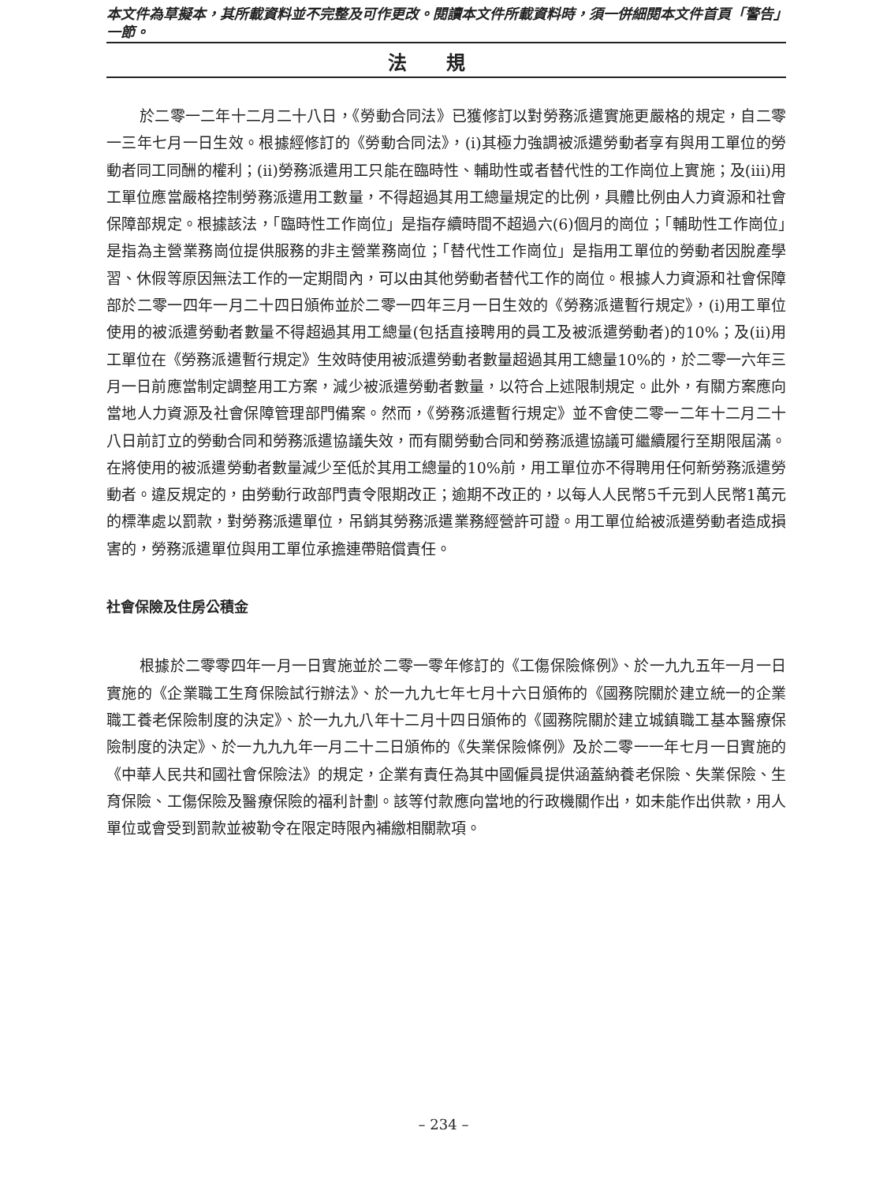本文件為草擬本，其所載資料並不完整及可作更改。閱讀本文件所載資料時，須一併細閱本文件首頁「警告」一節。
法規
於二零一二年十二月二十八日，《勞動合同法》已獲修訂以對勞務派遣實施更嚴格的規定，自二零一三年七月一日生效。根據經修訂的《勞動合同法》，(i)其極力強調被派遣勞動者享有與用工單位的勞動者同工同酬的權利；(ii)勞務派遣用工只能在臨時性、輔助性或者替代性的工作崗位上實施；及(iii)用工單位應當嚴格控制勞務派遣用工數量，不得超過其用工總量規定的比例，具體比例由人力資源和社會保障部規定。根據該法，「臨時性工作崗位」是指存續時間不超過六(6)個月的崗位；「輔助性工作崗位」是指為主營業務崗位提供服務的非主營業務崗位；「替代性工作崗位」是指用工單位的勞動者因脫產學習、休假等原因無法工作的一定期間內，可以由其他勞動者替代工作的崗位。根據人力資源和社會保障部於二零一四年一月二十四日頒佈並於二零一四年三月一日生效的《勞務派遣暫行規定》，(i)用工單位使用的被派遣勞動者數量不得超過其用工總量(包括直接聘用的員工及被派遣勞動者)的10%；及(ii)用工單位在《勞務派遣暫行規定》生效時使用被派遣勞動者數量超過其用工總量10%的，於二零一六年三月一日前應當制定調整用工方案，減少被派遣勞動者數量，以符合上述限制規定。此外，有關方案應向當地人力資源及社會保障管理部門備案。然而，《勞務派遣暫行規定》並不會使二零一二年十二月二十八日前訂立的勞動合同和勞務派遣協議失效，而有關勞動合同和勞務派遣協議可繼續履行至期限屆滿。在將使用的被派遣勞動者數量減少至低於其用工總量的10%前，用工單位亦不得聘用任何新勞務派遣勞動者。違反規定的，由勞動行政部門責令限期改正；逾期不改正的，以每人人民幣5千元到人民幣1萬元的標準處以罰款，對勞務派遣單位，吊銷其勞務派遣業務經營許可證。用工單位給被派遣勞動者造成損害的，勞務派遣單位與用工單位承擔連帶賠償責任。
社會保險及住房公積金
根據於二零零四年一月一日實施並於二零一零年修訂的《工傷保險條例》、於一九九五年一月一日實施的《企業職工生育保險試行辦法》、於一九九七年七月十六日頒佈的《國務院關於建立統一的企業職工養老保險制度的決定》、於一九九八年十二月十四日頒佈的《國務院關於建立城鎮職工基本醫療保險制度的決定》、於一九九九年一月二十二日頒佈的《失業保險條例》及於二零一一年七月一日實施的《中華人民共和國社會保險法》的規定，企業有責任為其中國僱員提供涵蓋納養老保險、失業保險、生育保險、工傷保險及醫療保險的福利計劃。該等付款應向當地的行政機關作出，如未能作出供款，用人單位或會受到罰款並被勒令在限定時限內補繳相關款項。
– 234 –